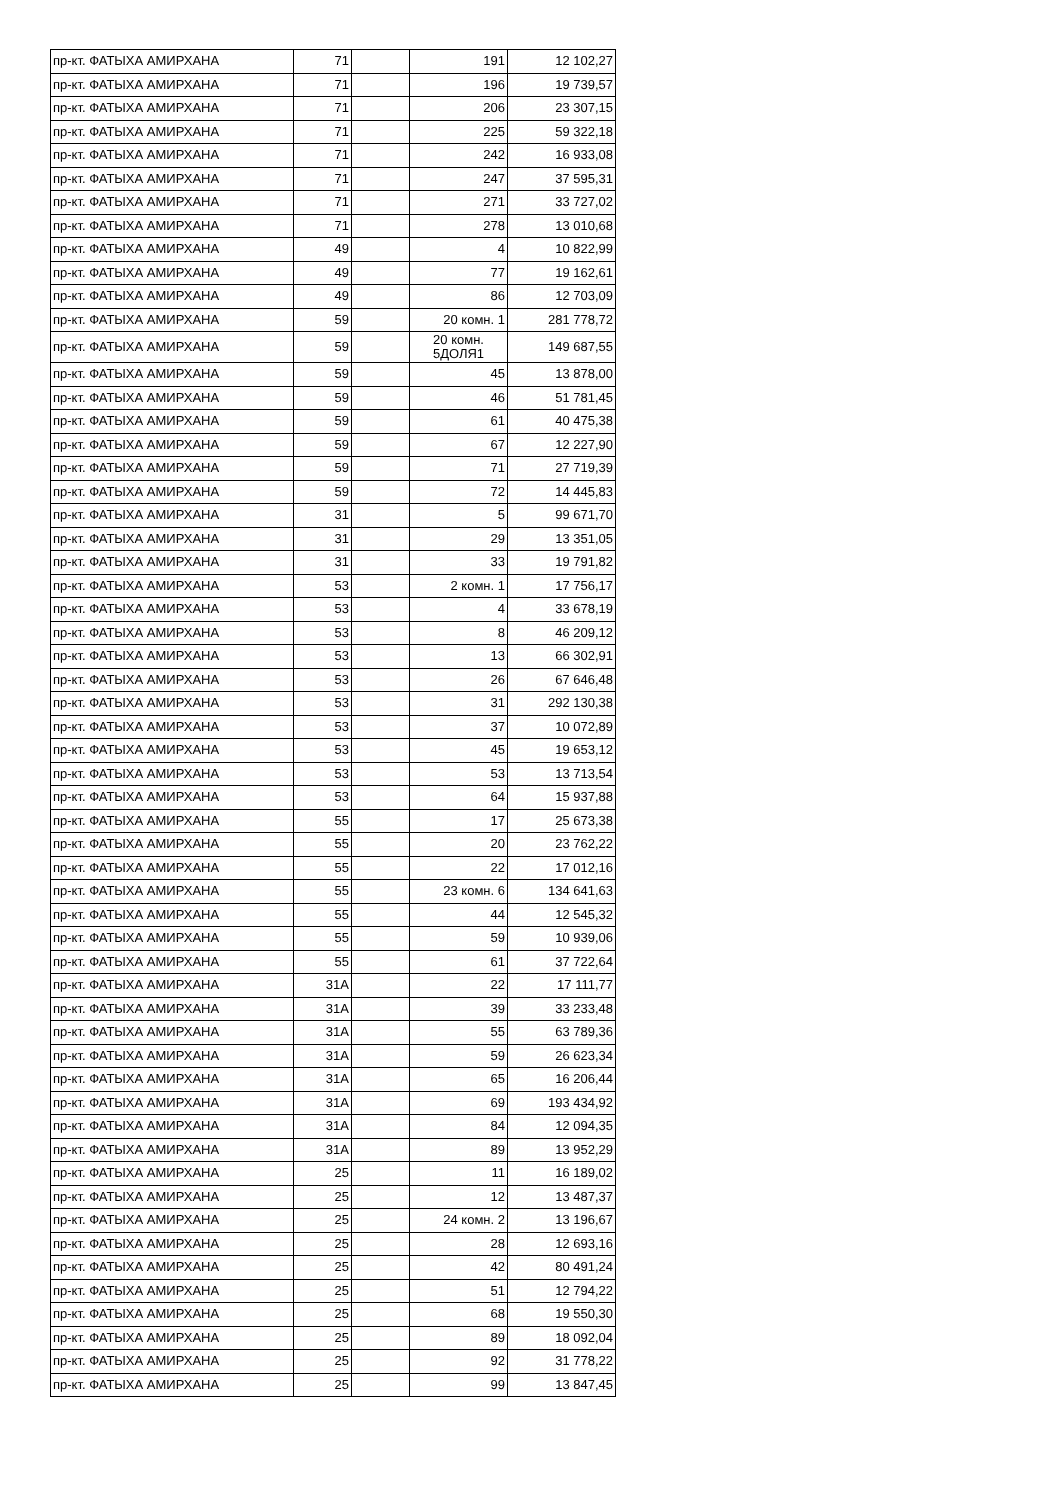| пр-кт. ФАТЫХА АМИРХАНА | 71 | | 191 | 12 102,27 |
| пр-кт. ФАТЫХА АМИРХАНА | 71 | | 196 | 19 739,57 |
| пр-кт. ФАТЫХА АМИРХАНА | 71 | | 206 | 23 307,15 |
| пр-кт. ФАТЫХА АМИРХАНА | 71 | | 225 | 59 322,18 |
| пр-кт. ФАТЫХА АМИРХАНА | 71 | | 242 | 16 933,08 |
| пр-кт. ФАТЫХА АМИРХАНА | 71 | | 247 | 37 595,31 |
| пр-кт. ФАТЫХА АМИРХАНА | 71 | | 271 | 33 727,02 |
| пр-кт. ФАТЫХА АМИРХАНА | 71 | | 278 | 13 010,68 |
| пр-кт. ФАТЫХА АМИРХАНА | 49 | | 4 | 10 822,99 |
| пр-кт. ФАТЫХА АМИРХАНА | 49 | | 77 | 19 162,61 |
| пр-кт. ФАТЫХА АМИРХАНА | 49 | | 86 | 12 703,09 |
| пр-кт. ФАТЫХА АМИРХАНА | 59 | | 20 комн. 1 | 281 778,72 |
| пр-кт. ФАТЫХА АМИРХАНА | 59 | | 20 комн. 5ДОЛЯ1 | 149 687,55 |
| пр-кт. ФАТЫХА АМИРХАНА | 59 | | 45 | 13 878,00 |
| пр-кт. ФАТЫХА АМИРХАНА | 59 | | 46 | 51 781,45 |
| пр-кт. ФАТЫХА АМИРХАНА | 59 | | 61 | 40 475,38 |
| пр-кт. ФАТЫХА АМИРХАНА | 59 | | 67 | 12 227,90 |
| пр-кт. ФАТЫХА АМИРХАНА | 59 | | 71 | 27 719,39 |
| пр-кт. ФАТЫХА АМИРХАНА | 59 | | 72 | 14 445,83 |
| пр-кт. ФАТЫХА АМИРХАНА | 31 | | 5 | 99 671,70 |
| пр-кт. ФАТЫХА АМИРХАНА | 31 | | 29 | 13 351,05 |
| пр-кт. ФАТЫХА АМИРХАНА | 31 | | 33 | 19 791,82 |
| пр-кт. ФАТЫХА АМИРХАНА | 53 | | 2 комн. 1 | 17 756,17 |
| пр-кт. ФАТЫХА АМИРХАНА | 53 | | 4 | 33 678,19 |
| пр-кт. ФАТЫХА АМИРХАНА | 53 | | 8 | 46 209,12 |
| пр-кт. ФАТЫХА АМИРХАНА | 53 | | 13 | 66 302,91 |
| пр-кт. ФАТЫХА АМИРХАНА | 53 | | 26 | 67 646,48 |
| пр-кт. ФАТЫХА АМИРХАНА | 53 | | 31 | 292 130,38 |
| пр-кт. ФАТЫХА АМИРХАНА | 53 | | 37 | 10 072,89 |
| пр-кт. ФАТЫХА АМИРХАНА | 53 | | 45 | 19 653,12 |
| пр-кт. ФАТЫХА АМИРХАНА | 53 | | 53 | 13 713,54 |
| пр-кт. ФАТЫХА АМИРХАНА | 53 | | 64 | 15 937,88 |
| пр-кт. ФАТЫХА АМИРХАНА | 55 | | 17 | 25 673,38 |
| пр-кт. ФАТЫХА АМИРХАНА | 55 | | 20 | 23 762,22 |
| пр-кт. ФАТЫХА АМИРХАНА | 55 | | 22 | 17 012,16 |
| пр-кт. ФАТЫХА АМИРХАНА | 55 | | 23 комн. 6 | 134 641,63 |
| пр-кт. ФАТЫХА АМИРХАНА | 55 | | 44 | 12 545,32 |
| пр-кт. ФАТЫХА АМИРХАНА | 55 | | 59 | 10 939,06 |
| пр-кт. ФАТЫХА АМИРХАНА | 55 | | 61 | 37 722,64 |
| пр-кт. ФАТЫХА АМИРХАНА | 31А | | 22 | 17 111,77 |
| пр-кт. ФАТЫХА АМИРХАНА | 31А | | 39 | 33 233,48 |
| пр-кт. ФАТЫХА АМИРХАНА | 31А | | 55 | 63 789,36 |
| пр-кт. ФАТЫХА АМИРХАНА | 31А | | 59 | 26 623,34 |
| пр-кт. ФАТЫХА АМИРХАНА | 31А | | 65 | 16 206,44 |
| пр-кт. ФАТЫХА АМИРХАНА | 31А | | 69 | 193 434,92 |
| пр-кт. ФАТЫХА АМИРХАНА | 31А | | 84 | 12 094,35 |
| пр-кт. ФАТЫХА АМИРХАНА | 31А | | 89 | 13 952,29 |
| пр-кт. ФАТЫХА АМИРХАНА | 25 | | 11 | 16 189,02 |
| пр-кт. ФАТЫХА АМИРХАНА | 25 | | 12 | 13 487,37 |
| пр-кт. ФАТЫХА АМИРХАНА | 25 | | 24 комн. 2 | 13 196,67 |
| пр-кт. ФАТЫХА АМИРХАНА | 25 | | 28 | 12 693,16 |
| пр-кт. ФАТЫХА АМИРХАНА | 25 | | 42 | 80 491,24 |
| пр-кт. ФАТЫХА АМИРХАНА | 25 | | 51 | 12 794,22 |
| пр-кт. ФАТЫХА АМИРХАНА | 25 | | 68 | 19 550,30 |
| пр-кт. ФАТЫХА АМИРХАНА | 25 | | 89 | 18 092,04 |
| пр-кт. ФАТЫХА АМИРХАНА | 25 | | 92 | 31 778,22 |
| пр-кт. ФАТЫХА АМИРХАНА | 25 | | 99 | 13 847,45 |